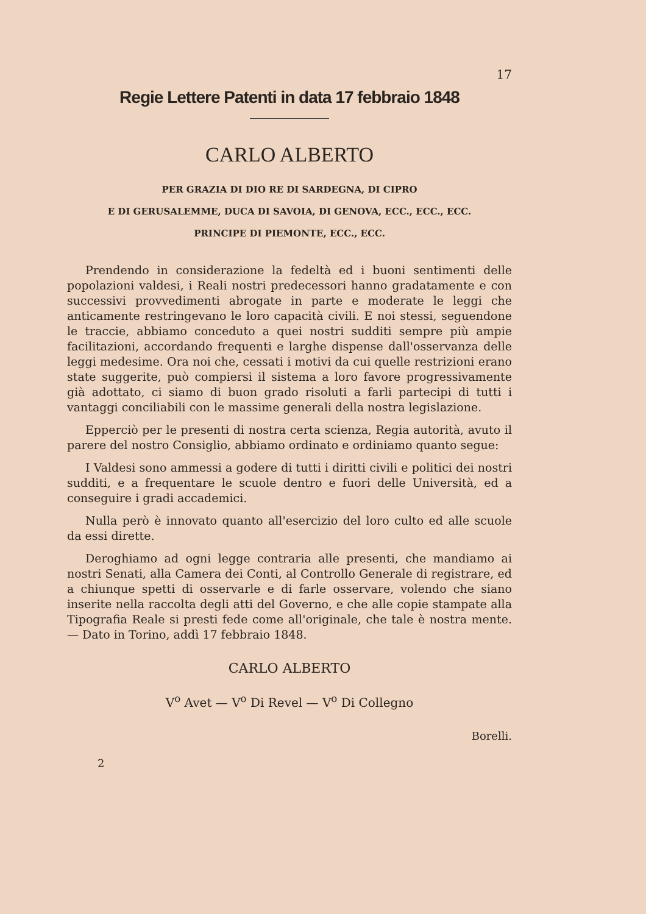17
Regie Lettere Patenti in data 17 febbraio 1848
CARLO ALBERTO
PER GRAZIA DI DIO RE DI SARDEGNA, DI CIPRO
E DI GERUSALEMME, DUCA DI SAVOIA, DI GENOVA, ECC., ECC., ECC.
PRINCIPE DI PIEMONTE, ECC., ECC.
Prendendo in considerazione la fedeltà ed i buoni sentimenti delle popolazioni valdesi, i Reali nostri predecessori hanno gradatamente e con successivi provvedimenti abrogate in parte e moderate le leggi che anticamente restringevano le loro capacità civili. E noi stessi, seguendone le traccie, abbiamo conceduto a quei nostri sudditi sempre più ampie facilitazioni, accordando frequenti e larghe dispense dall'osservanza delle leggi medesime. Ora noi che, cessati i motivi da cui quelle restrizioni erano state suggerite, può compiersi il sistema a loro favore progressivamente già adottato, ci siamo di buon grado risoluti a farli partecipi di tutti i vantaggi conciliabili con le massime generali della nostra legislazione.
Epperciò per le presenti di nostra certa scienza, Regia autorità, avuto il parere del nostro Consiglio, abbiamo ordinato e ordiniamo quanto segue:
I Valdesi sono ammessi a godere di tutti i diritti civili e politici dei nostri sudditi, e a frequentare le scuole dentro e fuori delle Università, ed a conseguire i gradi accademici.
Nulla però è innovato quanto all'esercizio del loro culto ed alle scuole da essi dirette.
Deroghiamo ad ogni legge contraria alle presenti, che mandiamo ai nostri Senati, alla Camera dei Conti, al Controllo Generale di registrare, ed a chiunque spetti di osservarle e di farle osservare, volendo che siano inserite nella raccolta degli atti del Governo, e che alle copie stampate alla Tipografia Reale si presti fede come all'originale, che tale è nostra mente. — Dato in Torino, addì 17 febbraio 1848.
CARLO ALBERTO
V<sup>o</sup> Avet — V<sup>o</sup> Di Revel — V<sup>o</sup> Di Collegno
Borelli.
2